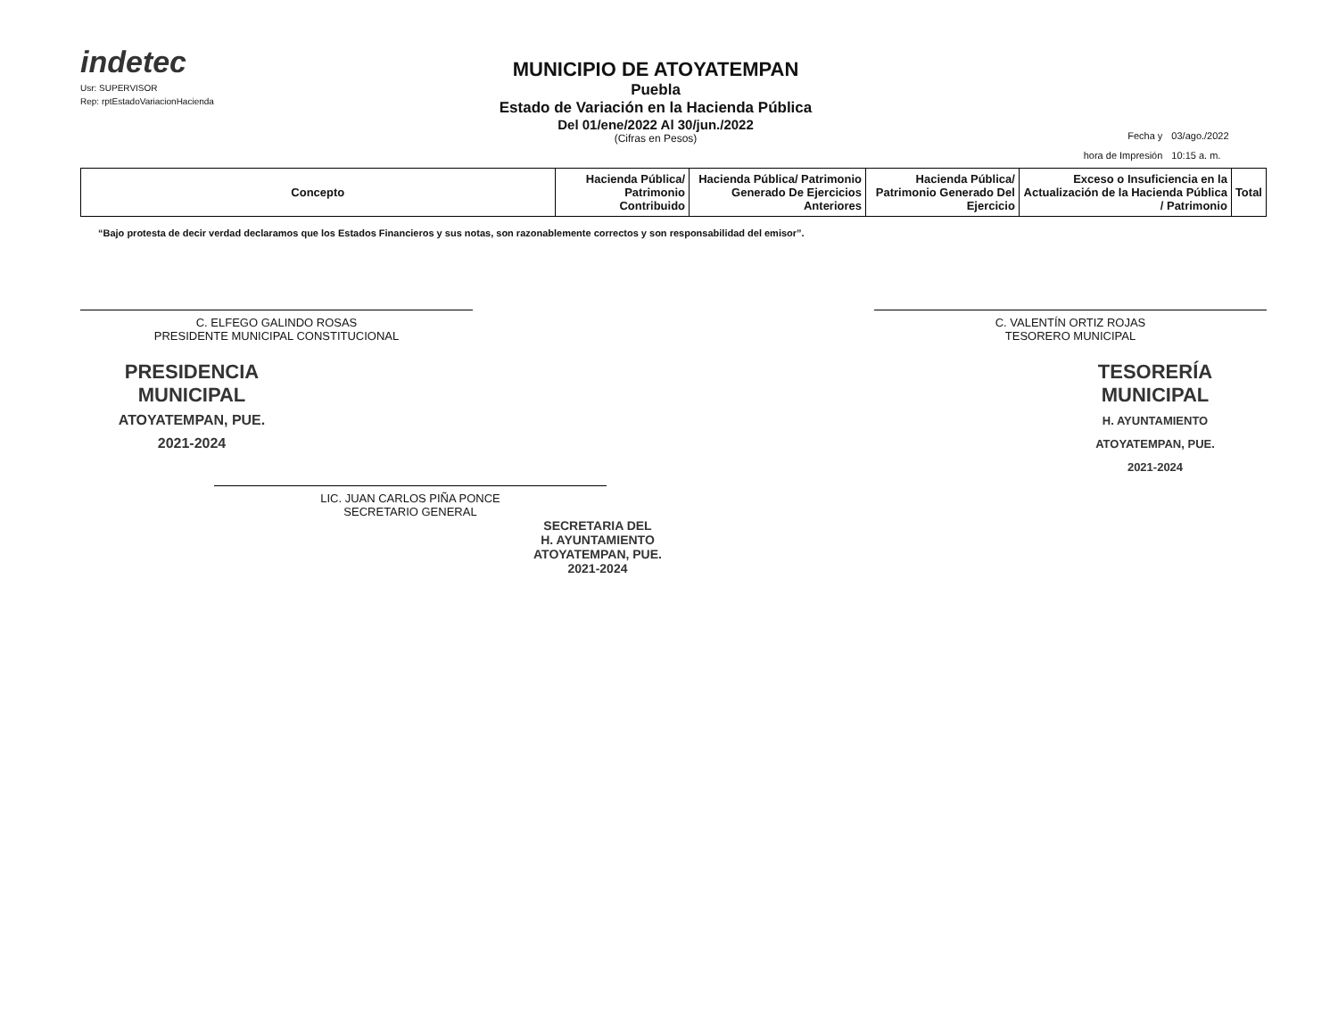indetec
Usr: SUPERVISOR
Rep: rptEstadoVariacionHacienda
MUNICIPIO DE ATOYATEMPAN
Puebla
Estado de Variación en la Hacienda Pública
Del 01/ene/2022 Al 30/jun./2022
(Cifras en Pesos)
| Fecha y | 03/ago./2022 |
| hora de Impresión | 10:15 a. m. |
| Concepto | Hacienda Pública/ Patrimonio Contribuido | Hacienda Pública/ Patrimonio Generado De Ejercicios Anteriores | Hacienda Pública/ Patrimonio Generado Del Ejercicio | Exceso o Insuficiencia en la Actualización de la Hacienda Pública / Patrimonio | Total |
| --- | --- | --- | --- | --- | --- |
“Bajo protesta de decir verdad declaramos que los Estados Financieros y sus notas, son razonablemente correctos y son responsabilidad del emisor”.
C. ELFEGO GALINDO ROSAS
PRESIDENTE MUNICIPAL CONSTITUCIONAL
C. VALENTÍN ORTIZ ROJAS
TESORERO MUNICIPAL
PRESIDENCIA
MUNICIPAL
ATOYATEMPAN, PUE.
2021-2024
TESORERÍA
MUNICIPAL
H. AYUNTAMIENTO
ATOYATEMPAN, PUE.
2021-2024
LIC. JUAN CARLOS PIÑA PONCE
SECRETARIO GENERAL
SECRETARIA DEL
H. AYUNTAMIENTO
ATOYATEMPAN, PUE.
2021-2024